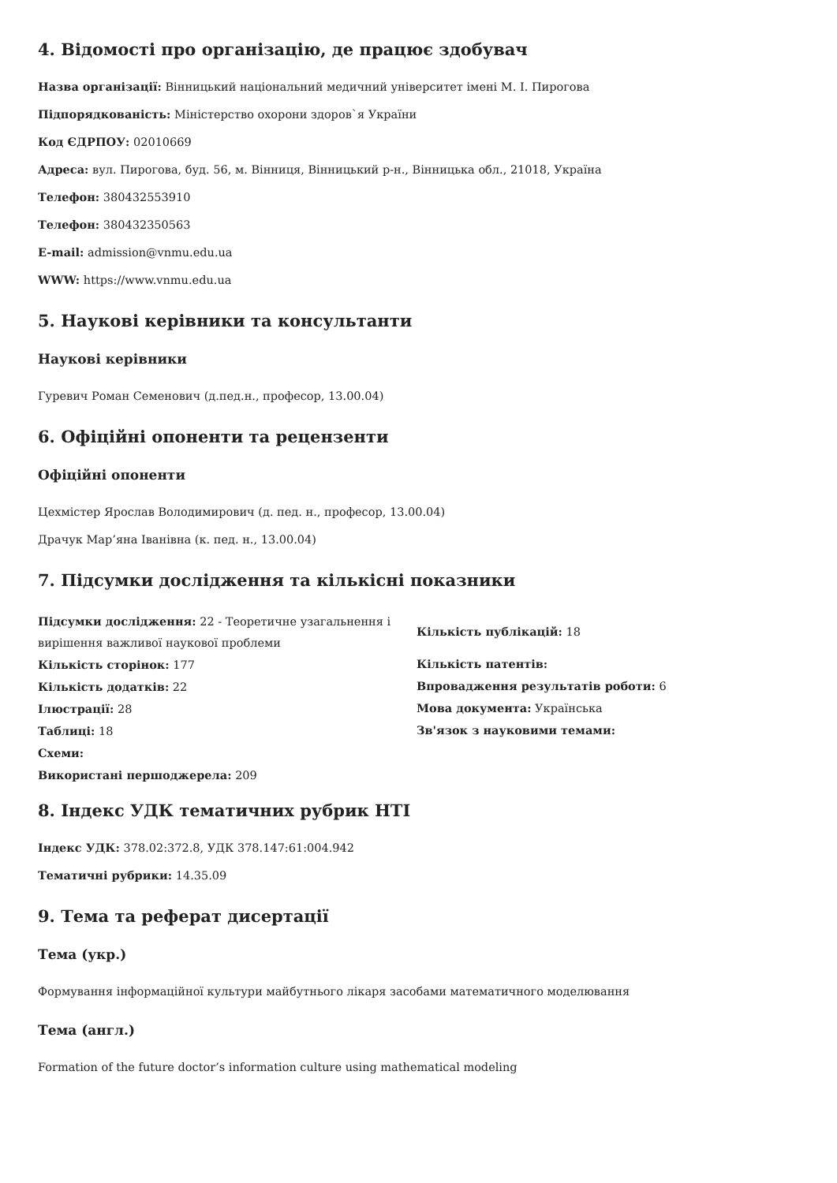4. Відомості про організацію, де працює здобувач
Назва організації: Вінницький національний медичний університет імені М. І. Пирогова
Підпорядкованість: Міністерство охорони здоров`я України
Код ЄДРПОУ: 02010669
Адреса: вул. Пирогова, буд. 56, м. Вінниця, Вінницький р-н., Вінницька обл., 21018, Україна
Телефон: 380432553910
Телефон: 380432350563
E-mail: admission@vnmu.edu.ua
WWW: https://www.vnmu.edu.ua
5. Наукові керівники та консультанти
Наукові керівники
Гуревич Роман Семенович (д.пед.н., професор, 13.00.04)
6. Офіційні опоненти та рецензенти
Офіційні опоненти
Цехмістер Ярослав Володимирович (д. пед. н., професор, 13.00.04)
Драчук Мар’яна Іванівна (к. пед. н., 13.00.04)
7. Підсумки дослідження та кількісні показники
Підсумки дослідження: 22 - Теоретичне узагальнення і вирішення важливої наукової проблеми
Кількість сторінок: 177
Кількість додатків: 22
Ілюстрації: 28
Таблиці: 18
Схеми:
Використані першоджерела: 209
Кількість публікацій: 18
Кількість патентів:
Впровадження результатів роботи: 6
Мова документа: Українська
Зв'язок з науковими темами:
8. Індекс УДК тематичних рубрик НТІ
Індекс УДК: 378.02:372.8, УДК 378.147:61:004.942
Тематичні рубрики: 14.35.09
9. Тема та реферат дисертації
Тема (укр.)
Формування інформаційної культури майбутнього лікаря засобами математичного моделювання
Тема (англ.)
Formation of the future doctor’s information culture using mathematical modeling